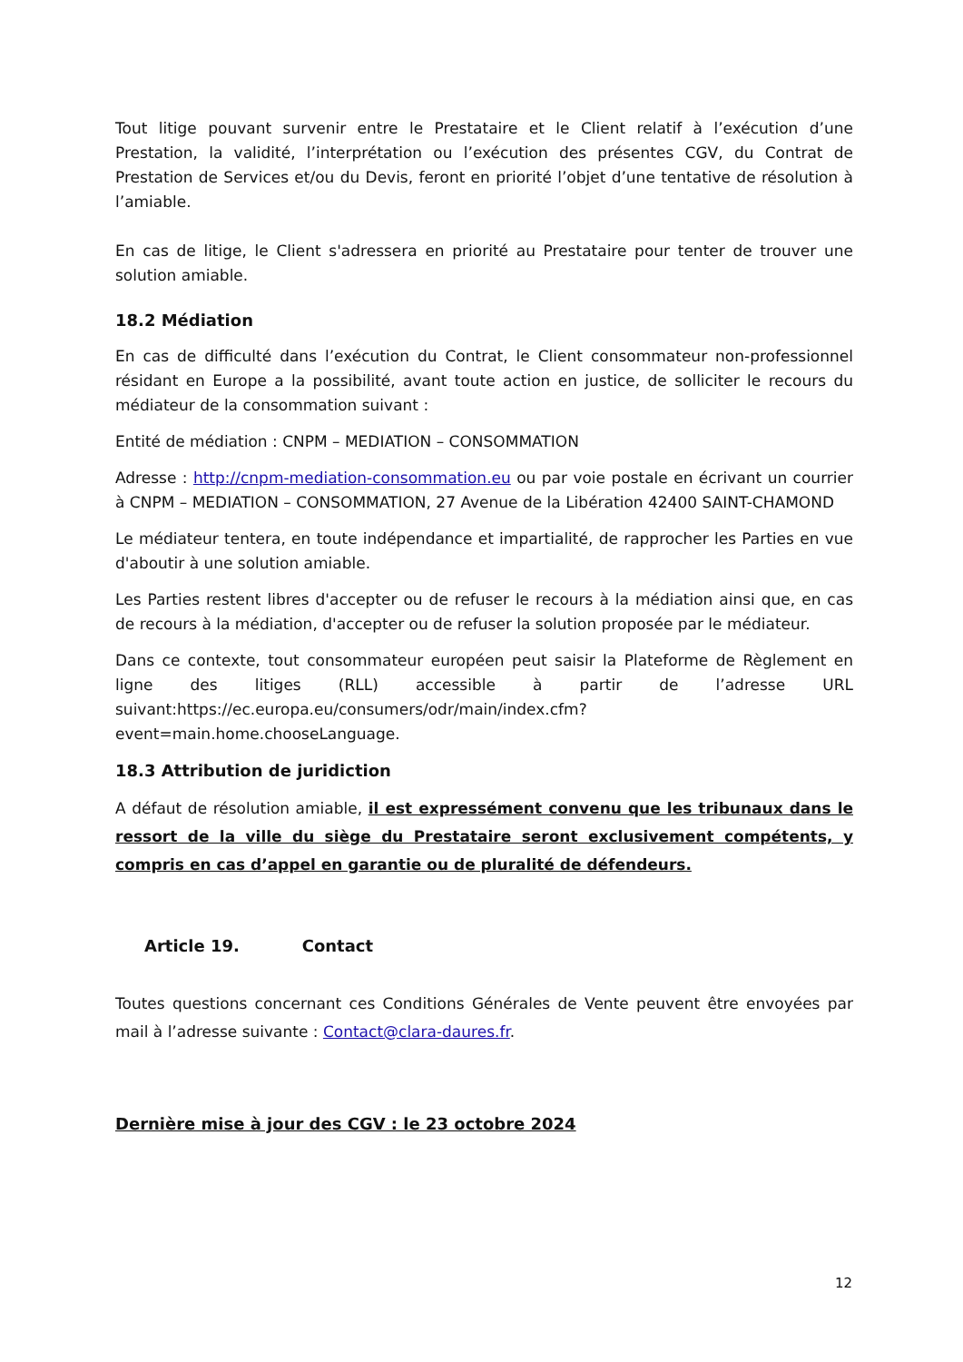Tout litige pouvant survenir entre le Prestataire et le Client relatif à l’exécution d’une Prestation, la validité, l’interprétation ou l’exécution des présentes CGV, du Contrat de Prestation de Services et/ou du Devis, feront en priorité l’objet d’une tentative de résolution à l’amiable.
En cas de litige, le Client s'adressera en priorité au Prestataire pour tenter de trouver une solution amiable.
18.2 Médiation
En cas de difficulté dans l’exécution du Contrat, le Client consommateur non-professionnel résidant en Europe a la possibilité, avant toute action en justice, de solliciter le recours du médiateur de la consommation suivant :
Entité de médiation : CNPM – MEDIATION – CONSOMMATION
Adresse : http://cnpm-mediation-consommation.eu ou par voie postale en écrivant un courrier à CNPM – MEDIATION – CONSOMMATION, 27 Avenue de la Libération 42400 SAINT-CHAMOND
Le médiateur tentera, en toute indépendance et impartialité, de rapprocher les Parties en vue d'aboutir à une solution amiable.
Les Parties restent libres d'accepter ou de refuser le recours à la médiation ainsi que, en cas de recours à la médiation, d'accepter ou de refuser la solution proposée par le médiateur.
Dans ce contexte, tout consommateur européen peut saisir la Plateforme de Règlement en ligne des litiges (RLL) accessible à partir de l’adresse URL suivant:https://ec.europa.eu/consumers/odr/main/index.cfm?
event=main.home.chooseLanguage.
18.3 Attribution de juridiction
A défaut de résolution amiable, il est expressément convenu que les tribunaux dans le ressort de la ville du siège du Prestataire seront exclusivement compétents, y compris en cas d’appel en garantie ou de pluralité de défendeurs.
Article 19. Contact
Toutes questions concernant ces Conditions Générales de Vente peuvent être envoyées par mail à l’adresse suivante : Contact@clara-daures.fr.
Dernière mise à jour des CGV : le 23 octobre 2024
12